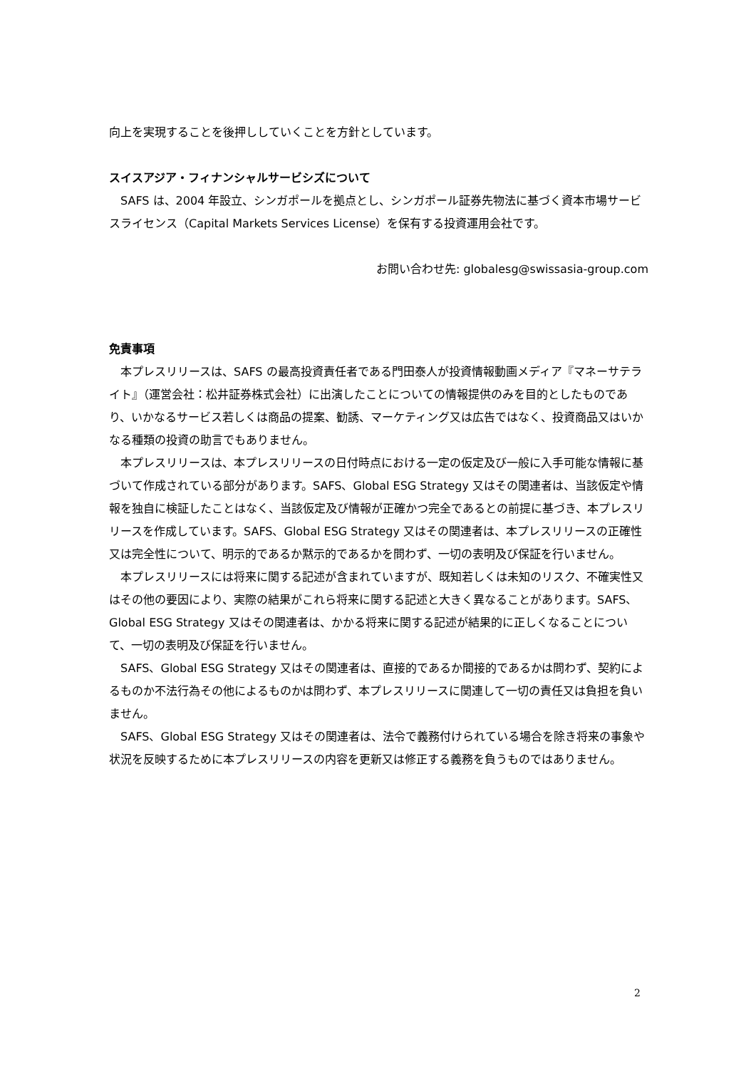向上を実現することを後押ししていくことを方針としています。
スイスアジア・フィナンシャルサービシズについて
SAFS は、2004 年設立、シンガポールを拠点とし、シンガポール証券先物法に基づく資本市場サービスライセンス（Capital Markets Services License）を保有する投資運用会社です。
お問い合わせ先: globalesg@swissasia-group.com
免責事項
本プレスリリースは、SAFS の最高投資責任者である門田泰人が投資情報動画メディア『マネーサテライト』（運営会社：松井証券株式会社）に出演したことについての情報提供のみを目的としたものであり、いかなるサービス若しくは商品の提案、勧誘、マーケティング又は広告ではなく、投資商品又はいかなる種類の投資の助言でもありません。
本プレスリリースは、本プレスリリースの日付時点における一定の仮定及び一般に入手可能な情報に基づいて作成されている部分があります。SAFS、Global ESG Strategy 又はその関連者は、当該仮定や情報を独自に検証したことはなく、当該仮定及び情報が正確かつ完全であるとの前提に基づき、本プレスリリースを作成しています。SAFS、Global ESG Strategy 又はその関連者は、本プレスリリースの正確性又は完全性について、明示的であるか黙示的であるかを問わず、一切の表明及び保証を行いません。
本プレスリリースには将来に関する記述が含まれていますが、既知若しくは未知のリスク、不確実性又はその他の要因により、実際の結果がこれら将来に関する記述と大きく異なることがあります。SAFS、Global ESG Strategy 又はその関連者は、かかる将来に関する記述が結果的に正しくなることについて、一切の表明及び保証を行いません。
SAFS、Global ESG Strategy 又はその関連者は、直接的であるか間接的であるかは問わず、契約によるものか不法行為その他によるものかは問わず、本プレスリリースに関連して一切の責任又は負担を負いません。
SAFS、Global ESG Strategy 又はその関連者は、法令で義務付けられている場合を除き将来の事象や状況を反映するために本プレスリリースの内容を更新又は修正する義務を負うものではありません。
2